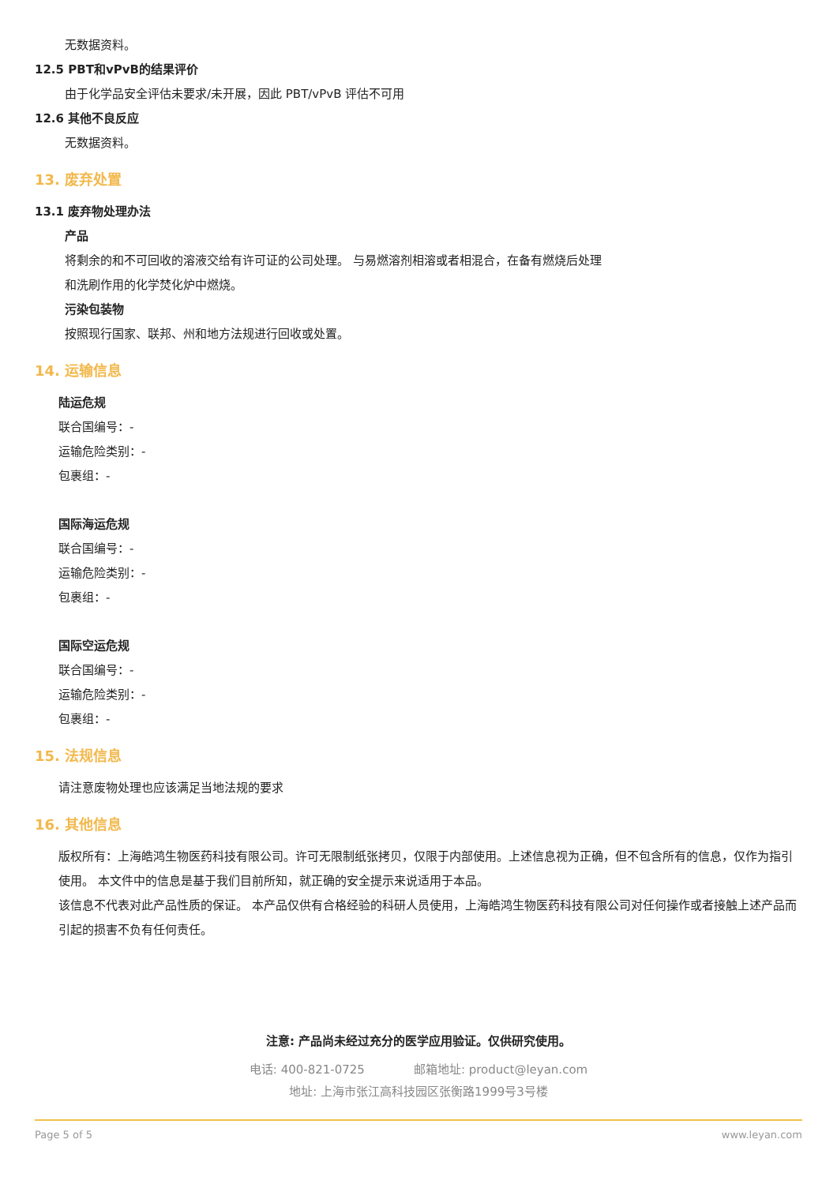无数据资料。
12.5 PBT和vPvB的结果评价
由于化学品安全评估未要求/未开展，因此 PBT/vPvB 评估不可用
12.6 其他不良反应
无数据资料。
13. 废弃处置
13.1 废弃物处理办法
产品
将剩余的和不可回收的溶液交给有许可证的公司处理。 与易燃溶剂相溶或者相混合，在备有燃烧后处理
和洗刷作用的化学焚化炉中燃烧。
污染包装物
按照现行国家、联邦、州和地方法规进行回收或处置。
14. 运输信息
陆运危规
联合国编号：-
运输危险类别：-
包裹组：-
国际海运危规
联合国编号：-
运输危险类别：-
包裹组：-
国际空运危规
联合国编号：-
运输危险类别：-
包裹组：-
15. 法规信息
请注意废物处理也应该满足当地法规的要求
16. 其他信息
版权所有：上海皓鸿生物医药科技有限公司。许可无限制纸张拷贝，仅限于内部使用。上述信息视为正确，但不包含所有的信息，仅作为指引使用。 本文件中的信息是基于我们目前所知，就正确的安全提示来说适用于本品。
该信息不代表对此产品性质的保证。 本产品仅供有合格经验的科研人员使用，上海皓鸿生物医药科技有限公司对任何操作或者接触上述产品而引起的损害不负有任何责任。
注意: 产品尚未经过充分的医学应用验证。仅供研究使用。
电话: 400-821-0725 邮箱地址: product@leyan.com
地址: 上海市张江高科技园区张衡路1999号3号楼
Page 5 of 5 www.leyan.com